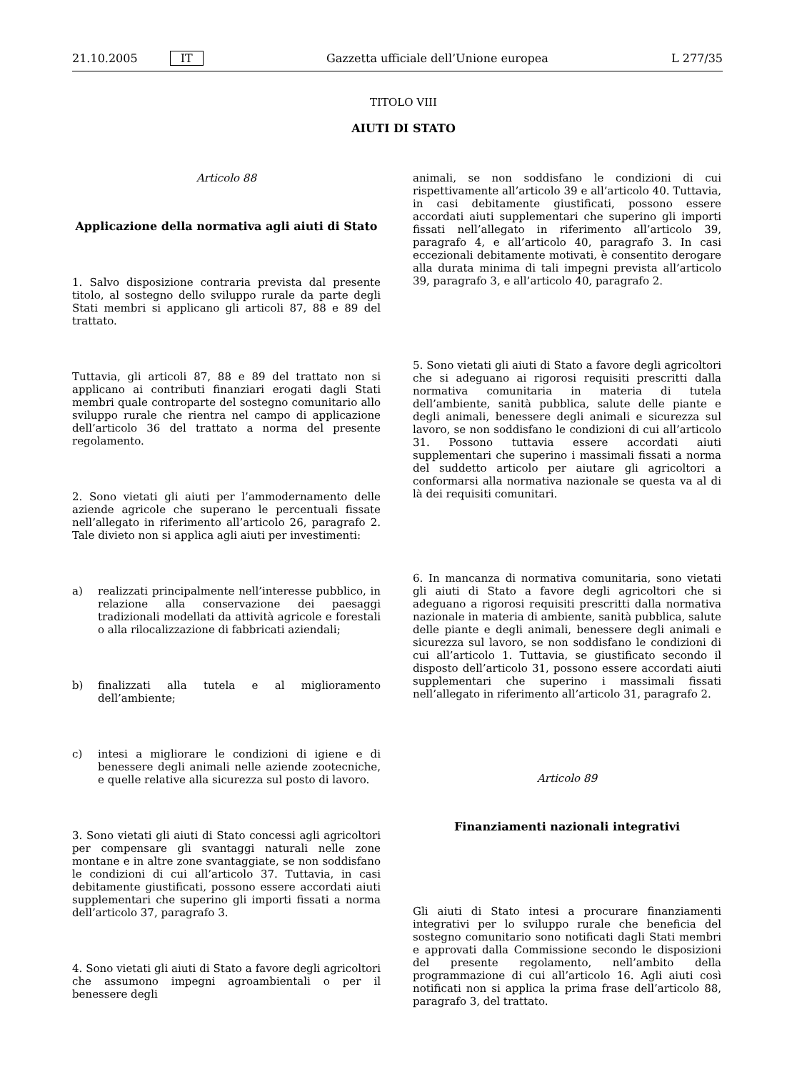21.10.2005 IT Gazzetta ufficiale dell’Unione europea L 277/35
TITOLO VIII
AIUTI DI STATO
Articolo 88
Applicazione della normativa agli aiuti di Stato
1. Salvo disposizione contraria prevista dal presente titolo, al sostegno dello sviluppo rurale da parte degli Stati membri si applicano gli articoli 87, 88 e 89 del trattato.
Tuttavia, gli articoli 87, 88 e 89 del trattato non si applicano ai contributi finanziari erogati dagli Stati membri quale controparte del sostegno comunitario allo sviluppo rurale che rientra nel campo di applicazione dell’articolo 36 del trattato a norma del presente regolamento.
2. Sono vietati gli aiuti per l’ammodernamento delle aziende agricole che superano le percentuali fissate nell’allegato in riferimento all’articolo 26, paragrafo 2. Tale divieto non si applica agli aiuti per investimenti:
a) realizzati principalmente nell’interesse pubblico, in relazione alla conservazione dei paesaggi tradizionali modellati da attività agricole e forestali o alla rilocalizzazione di fabbricati aziendali;
b) finalizzati alla tutela e al miglioramento dell’ambiente;
c) intesi a migliorare le condizioni di igiene e di benessere degli animali nelle aziende zootecniche, e quelle relative alla sicurezza sul posto di lavoro.
3. Sono vietati gli aiuti di Stato concessi agli agricoltori per compensare gli svantaggi naturali nelle zone montane e in altre zone svantaggiate, se non soddisfano le condizioni di cui all’articolo 37. Tuttavia, in casi debitamente giustificati, possono essere accordati aiuti supplementari che superino gli importi fissati a norma dell’articolo 37, paragrafo 3.
4. Sono vietati gli aiuti di Stato a favore degli agricoltori che assumono impegni agroambientali o per il benessere degli
animali, se non soddisfano le condizioni di cui rispettivamente all’articolo 39 e all’articolo 40. Tuttavia, in casi debitamente giustificati, possono essere accordati aiuti supplementari che superino gli importi fissati nell’allegato in riferimento all’articolo 39, paragrafo 4, e all’articolo 40, paragrafo 3. In casi eccezionali debitamente motivati, è consentito derogare alla durata minima di tali impegni prevista all’articolo 39, paragrafo 3, e all’articolo 40, paragrafo 2.
5. Sono vietati gli aiuti di Stato a favore degli agricoltori che si adeguano ai rigorosi requisiti prescritti dalla normativa comunitaria in materia di tutela dell’ambiente, sanità pubblica, salute delle piante e degli animali, benessere degli animali e sicurezza sul lavoro, se non soddisfano le condizioni di cui all’articolo 31. Possono tuttavia essere accordati aiuti supplementari che superino i massimali fissati a norma del suddetto articolo per aiutare gli agricoltori a conformarsi alla normativa nazionale se questa va al di là dei requisiti comunitari.
6. In mancanza di normativa comunitaria, sono vietati gli aiuti di Stato a favore degli agricoltori che si adeguano a rigorosi requisiti prescritti dalla normativa nazionale in materia di ambiente, sanità pubblica, salute delle piante e degli animali, benessere degli animali e sicurezza sul lavoro, se non soddisfano le condizioni di cui all’articolo 1. Tuttavia, se giustificato secondo il disposto dell’articolo 31, possono essere accordati aiuti supplementari che superino i massimali fissati nell’allegato in riferimento all’articolo 31, paragrafo 2.
Articolo 89
Finanziamenti nazionali integrativi
Gli aiuti di Stato intesi a procurare finanziamenti integrativi per lo sviluppo rurale che beneficia del sostegno comunitario sono notificati dagli Stati membri e approvati dalla Commissione secondo le disposizioni del presente regolamento, nell’ambito della programmazione di cui all’articolo 16. Agli aiuti così notificati non si applica la prima frase dell’articolo 88, paragrafo 3, del trattato.